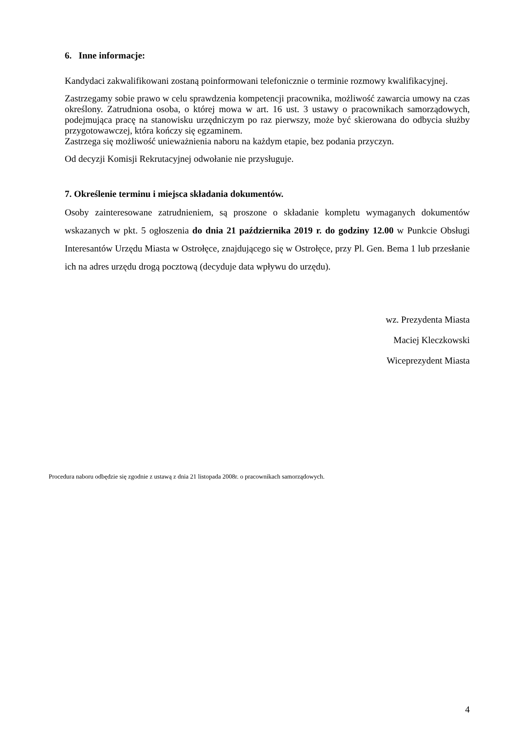6. Inne informacje:
Kandydaci zakwalifikowani zostaną poinformowani telefonicznie o terminie rozmowy kwalifikacyjnej.
Zastrzegamy sobie prawo w celu sprawdzenia kompetencji pracownika, możliwość zawarcia umowy na czas określony. Zatrudniona osoba, o której mowa w art. 16 ust. 3 ustawy o pracownikach samorządowych, podejmująca pracę na stanowisku urzędniczym po raz pierwszy, może być skierowana do odbycia służby przygotowawczej, która kończy się egzaminem.
Zastrzega się możliwość unieważnienia naboru na każdym etapie, bez podania przyczyn.
Od decyzji Komisji Rekrutacyjnej odwołanie nie przysługuje.
7. Określenie terminu i miejsca składania dokumentów.
Osoby zainteresowane zatrudnieniem, są proszone o składanie kompletu wymaganych dokumentów wskazanych w pkt. 5 ogłoszenia do dnia 21 października 2019 r. do godziny 12.00 w Punkcie Obsługi Interesantów Urzędu Miasta w Ostrołęce, znajdującego się w Ostrołęce, przy Pl. Gen. Bema 1 lub przesłanie ich na adres urzędu drogą pocztową (decyduje data wpływu do urzędu).
wz. Prezydenta Miasta
Maciej Kleczkowski
Wiceprezydent Miasta
Procedura naboru odbędzie się zgodnie z ustawą z dnia 21 listopada 2008r. o pracownikach samorządowych.
4